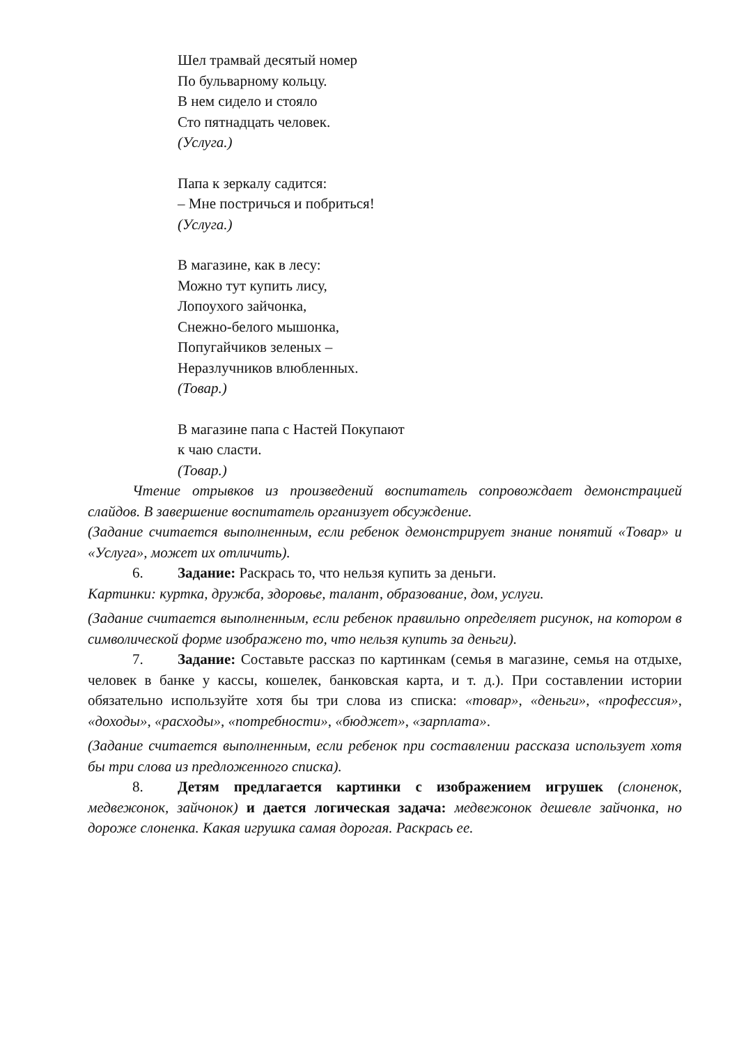Шел трамвай десятый номер
По бульварному кольцу.
В нем сидело и стояло
Сто пятнадцать человек.
(Услуга.)
Папа к зеркалу садится:
– Мне постричься и побриться!
(Услуга.)
В магазине, как в лесу:
Можно тут купить лису,
Лопоухого зайчонка,
Снежно-белого мышонка,
Попугайчиков зеленых –
Неразлучников влюбленных.
(Товар.)
В магазине папа с Настей Покупают
к чаю сласти.
(Товар.)
Чтение отрывков из произведений воспитатель сопровождает демонстрацией слайдов. В завершение воспитатель организует обсуждение.
(Задание считается выполненным, если ребенок демонстрирует знание понятий «Товар» и «Услуга», может их отличить).
6. Задание: Раскрась то, что нельзя купить за деньги.
Картинки: куртка, дружба, здоровье, талант, образование, дом, услуги.
(Задание считается выполненным, если ребенок правильно определяет рисунок, на котором в символической форме изображено то, что нельзя купить за деньги).
7. Задание: Составьте рассказ по картинкам (семья в магазине, семья на отдыхе, человек в банке у кассы, кошелек, банковская карта, и т. д.). При составлении истории обязательно используйте хотя бы три слова из списка: «товар», «деньги», «профессия», «доходы», «расходы», «потребности», «бюджет», «зарплата».
(Задание считается выполненным, если ребенок при составлении рассказа использует хотя бы три слова из предложенного списка).
8. Детям предлагается картинки с изображением игрушек (слоненок, медвежонок, зайчонок) и дается логическая задача: медвежонок дешевле зайчонка, но дороже слоненка. Какая игрушка самая дорогая. Раскрась ее.